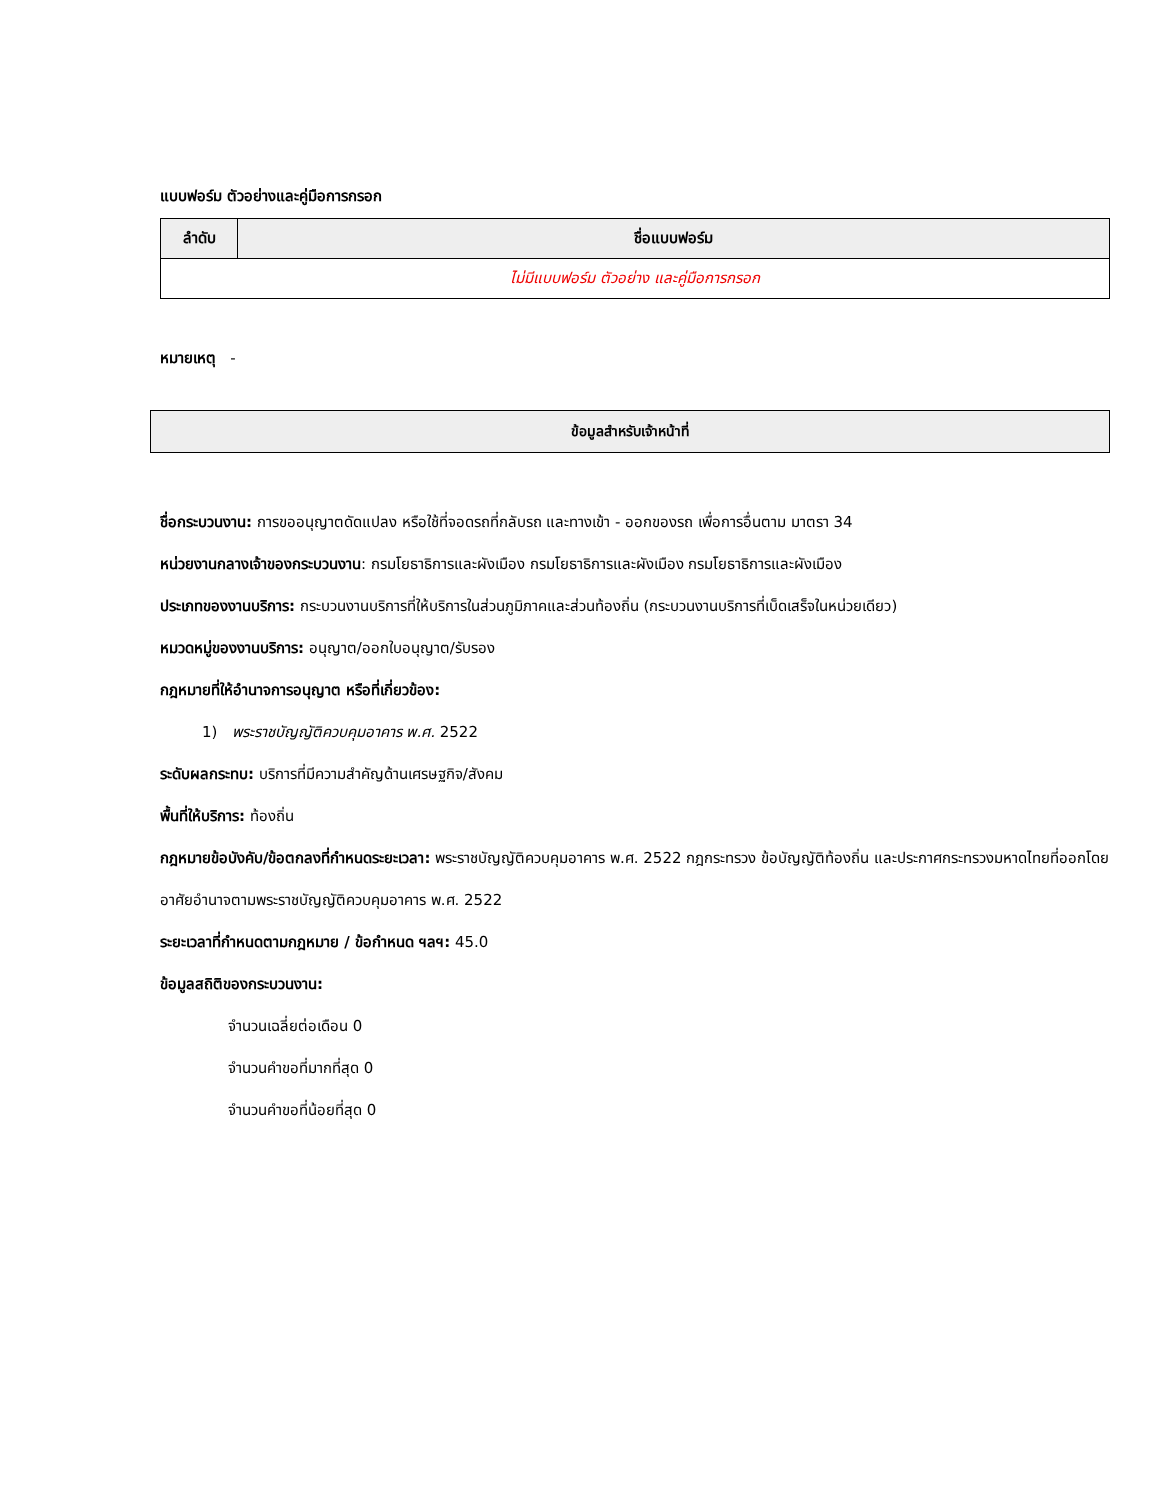แบบฟอร์ม ตัวอย่างและคู่มือการกรอก
| ลำดับ | ชื่อแบบฟอร์ม |
| --- | --- |
| ไม่มีแบบฟอร์ม ตัวอย่าง และคู่มือการกรอก | |
หมายเหตุ -
ข้อมูลสำหรับเจ้าหน้าที่
ชื่อกระบวนงาน: การขออนุญาตดัดแปลง หรือใช้ที่จอดรถที่กลับรถ และทางเข้า - ออกของรถ เพื่อการอื่นตาม มาตรา 34
หน่วยงานกลางเจ้าของกระบวนงาน: กรมโยธาธิการและผังเมือง กรมโยธาธิการและผังเมือง กรมโยธาธิการและผังเมือง
ประเภทของงานบริการ: กระบวนงานบริการที่ให้บริการในส่วนภูมิภาคและส่วนท้องถิ่น (กระบวนงานบริการที่เบ็ดเสร็จในหน่วยเดียว)
หมวดหมู่ของงานบริการ: อนุญาต/ออกใบอนุญาต/รับรอง
กฎหมายที่ให้อำนาจการอนุญาต หรือที่เกี่ยวข้อง:
1) พระราชบัญญัติควบคุมอาคาร พ.ศ. 2522
ระดับผลกระทบ: บริการที่มีความสำคัญด้านเศรษฐกิจ/สังคม
พื้นที่ให้บริการ: ท้องถิ่น
กฎหมายข้อบังคับ/ข้อตกลงที่กำหนดระยะเวลา: พระราชบัญญัติควบคุมอาคาร พ.ศ. 2522 กฎกระทรวง ข้อบัญญัติท้องถิ่น และประกาศกระทรวงมหาดไทยที่ออกโดยอาศัยอำนาจตามพระราชบัญญัติควบคุมอาคาร พ.ศ. 2522
ระยะเวลาที่กำหนดตามกฎหมาย / ข้อกำหนด ฯลฯ: 45.0
ข้อมูลสถิติของกระบวนงาน:
จำนวนเฉลี่ยต่อเดือน 0
จำนวนคำขอที่มากที่สุด 0
จำนวนคำขอที่น้อยที่สุด 0